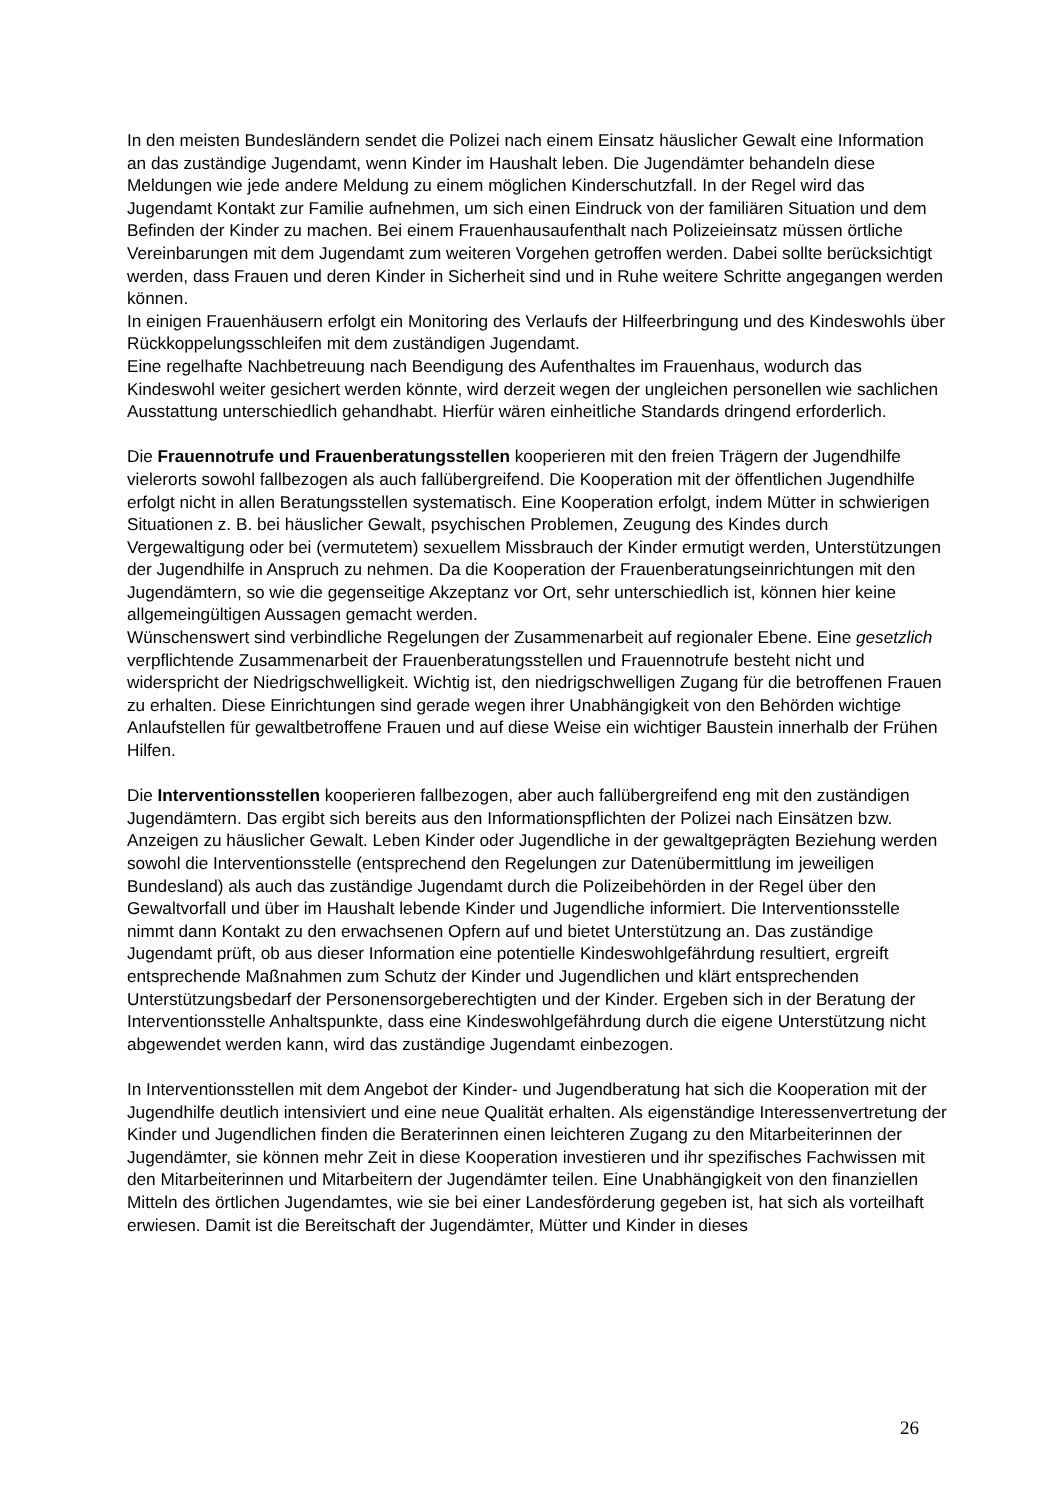In den meisten Bundesländern sendet die Polizei nach einem Einsatz häuslicher Gewalt eine Information an das zuständige Jugendamt, wenn Kinder im Haushalt leben. Die Jugendämter behandeln diese Meldungen wie jede andere Meldung zu einem möglichen Kinderschutzfall. In der Regel wird das Jugendamt Kontakt zur Familie aufnehmen, um sich einen Eindruck von der familiären Situation und dem Befinden der Kinder zu machen. Bei einem Frauenhausaufenthalt nach Polizeieinsatz müssen örtliche Vereinbarungen mit dem Jugendamt zum weiteren Vorgehen getroffen werden. Dabei sollte berücksichtigt werden, dass Frauen und deren Kinder in Sicherheit sind und in Ruhe weitere Schritte angegangen werden können.
In einigen Frauenhäusern erfolgt ein Monitoring des Verlaufs der Hilfeerbringung und des Kindeswohls über Rückkoppelungsschleifen mit dem zuständigen Jugendamt.
Eine regelhafte Nachbetreuung nach Beendigung des Aufenthaltes im Frauenhaus, wodurch das Kindeswohl weiter gesichert werden könnte, wird derzeit wegen der ungleichen personellen wie sachlichen Ausstattung unterschiedlich gehandhabt. Hierfür wären einheitliche Standards dringend erforderlich.
Die Frauennotrufe und Frauenberatungsstellen kooperieren mit den freien Trägern der Jugendhilfe vielerorts sowohl fallbezogen als auch fallübergreifend. Die Kooperation mit der öffentlichen Jugendhilfe erfolgt nicht in allen Beratungsstellen systematisch. Eine Kooperation erfolgt, indem Mütter in schwierigen Situationen z. B. bei häuslicher Gewalt, psychischen Problemen, Zeugung des Kindes durch Vergewaltigung oder bei (vermutetem) sexuellem Missbrauch der Kinder ermutigt werden, Unterstützungen der Jugendhilfe in Anspruch zu nehmen. Da die Kooperation der Frauenberatungseinrichtungen mit den Jugendämtern, so wie die gegenseitige Akzeptanz vor Ort, sehr unterschiedlich ist, können hier keine allgemeingültigen Aussagen gemacht werden.
Wünschenswert sind verbindliche Regelungen der Zusammenarbeit auf regionaler Ebene. Eine gesetzlich verpflichtende Zusammenarbeit der Frauenberatungsstellen und Frauennotrufe besteht nicht und widerspricht der Niedrigschwelligkeit. Wichtig ist, den niedrigschwelligen Zugang für die betroffenen Frauen zu erhalten. Diese Einrichtungen sind gerade wegen ihrer Unabhängigkeit von den Behörden wichtige Anlaufstellen für gewaltbetroffene Frauen und auf diese Weise ein wichtiger Baustein innerhalb der Frühen Hilfen.
Die Interventionsstellen kooperieren fallbezogen, aber auch fallübergreifend eng mit den zuständigen Jugendämtern. Das ergibt sich bereits aus den Informationspflichten der Polizei nach Einsätzen bzw. Anzeigen zu häuslicher Gewalt. Leben Kinder oder Jugendliche in der gewaltgeprägten Beziehung werden sowohl die Interventionsstelle (entsprechend den Regelungen zur Datenübermittlung im jeweiligen Bundesland) als auch das zuständige Jugendamt durch die Polizeibehörden in der Regel über den Gewaltvorfall und über im Haushalt lebende Kinder und Jugendliche informiert. Die Interventionsstelle nimmt dann Kontakt zu den erwachsenen Opfern auf und bietet Unterstützung an. Das zuständige Jugendamt prüft, ob aus dieser Information eine potentielle Kindeswohlgefährdung resultiert, ergreift entsprechende Maßnahmen zum Schutz der Kinder und Jugendlichen und klärt entsprechenden Unterstützungsbedarf der Personensorgeberechtigten und der Kinder. Ergeben sich in der Beratung der Interventionsstelle Anhaltspunkte, dass eine Kindeswohlgefährdung durch die eigene Unterstützung nicht abgewendet werden kann, wird das zuständige Jugendamt einbezogen.
In Interventionsstellen mit dem Angebot der Kinder- und Jugendberatung hat sich die Kooperation mit der Jugendhilfe deutlich intensiviert und eine neue Qualität erhalten. Als eigenständige Interessenvertretung der Kinder und Jugendlichen finden die Beraterinnen einen leichteren Zugang zu den Mitarbeiterinnen der Jugendämter, sie können mehr Zeit in diese Kooperation investieren und ihr spezifisches Fachwissen mit den Mitarbeiterinnen und Mitarbeitern der Jugendämter teilen. Eine Unabhängigkeit von den finanziellen Mitteln des örtlichen Jugendamtes, wie sie bei einer Landesförderung gegeben ist, hat sich als vorteilhaft erwiesen. Damit ist die Bereitschaft der Jugendämter, Mütter und Kinder in dieses
26